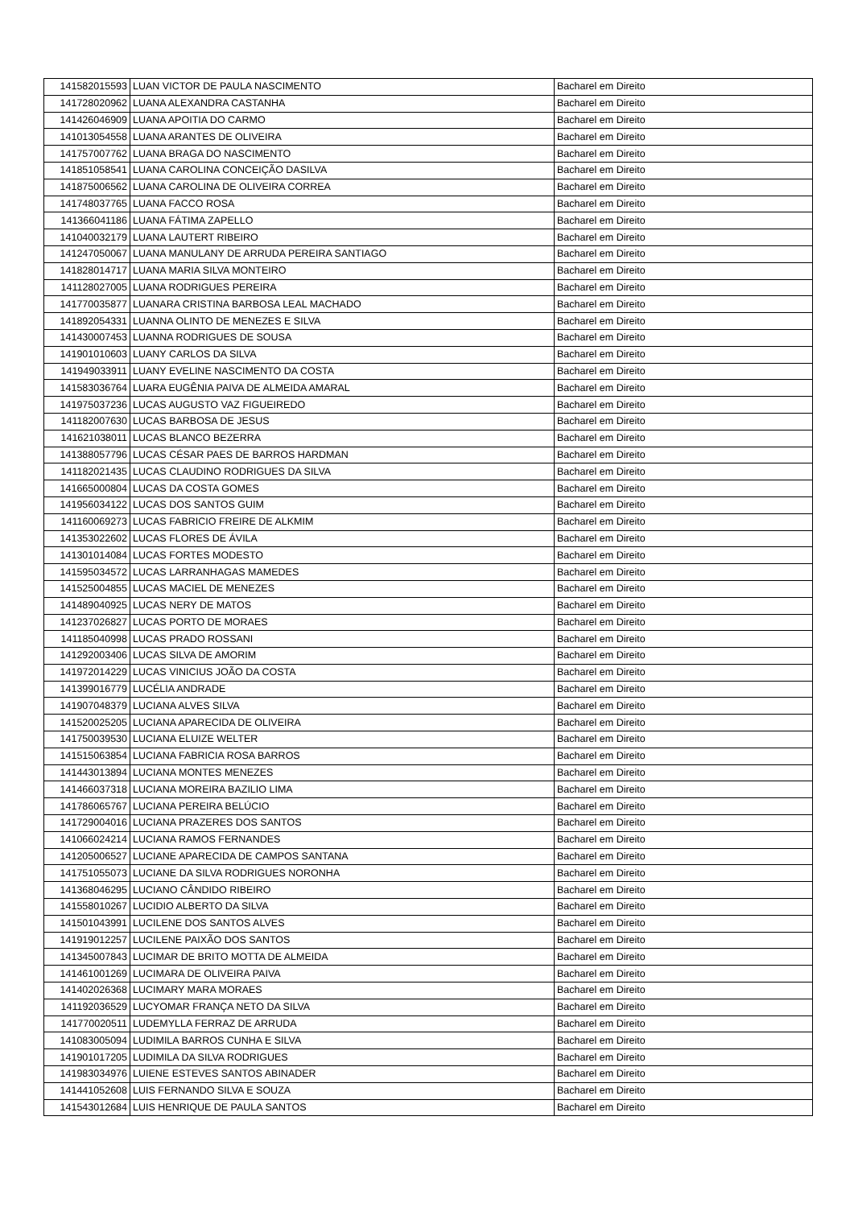| 141582015593 | LUAN VICTOR DE PAULA NASCIMENTO | Bacharel em Direito |
| 141728020962 | LUANA ALEXANDRA CASTANHA | Bacharel em Direito |
| 141426046909 | LUANA APOITIA DO CARMO | Bacharel em Direito |
| 141013054558 | LUANA ARANTES DE OLIVEIRA | Bacharel em Direito |
| 141757007762 | LUANA BRAGA DO NASCIMENTO | Bacharel em Direito |
| 141851058541 | LUANA CAROLINA CONCEIÇÃO DASILVA | Bacharel em Direito |
| 141875006562 | LUANA CAROLINA DE OLIVEIRA CORREA | Bacharel em Direito |
| 141748037765 | LUANA FACCO ROSA | Bacharel em Direito |
| 141366041186 | LUANA FÁTIMA ZAPELLO | Bacharel em Direito |
| 141040032179 | LUANA LAUTERT RIBEIRO | Bacharel em Direito |
| 141247050067 | LUANA MANULANY DE ARRUDA PEREIRA SANTIAGO | Bacharel em Direito |
| 141828014717 | LUANA MARIA SILVA MONTEIRO | Bacharel em Direito |
| 141128027005 | LUANA RODRIGUES PEREIRA | Bacharel em Direito |
| 141770035877 | LUANARA CRISTINA BARBOSA LEAL MACHADO | Bacharel em Direito |
| 141892054331 | LUANNA OLINTO DE MENEZES E SILVA | Bacharel em Direito |
| 141430007453 | LUANNA RODRIGUES DE SOUSA | Bacharel em Direito |
| 141901010603 | LUANY CARLOS DA SILVA | Bacharel em Direito |
| 141949033911 | LUANY EVELINE NASCIMENTO DA COSTA | Bacharel em Direito |
| 141583036764 | LUARA EUGÊNIA PAIVA DE ALMEIDA AMARAL | Bacharel em Direito |
| 141975037236 | LUCAS AUGUSTO VAZ FIGUEIREDO | Bacharel em Direito |
| 141182007630 | LUCAS BARBOSA DE JESUS | Bacharel em Direito |
| 141621038011 | LUCAS BLANCO BEZERRA | Bacharel em Direito |
| 141388057796 | LUCAS CÉSAR PAES DE BARROS HARDMAN | Bacharel em Direito |
| 141182021435 | LUCAS CLAUDINO RODRIGUES DA SILVA | Bacharel em Direito |
| 141665000804 | LUCAS DA COSTA GOMES | Bacharel em Direito |
| 141956034122 | LUCAS DOS SANTOS GUIM | Bacharel em Direito |
| 141160069273 | LUCAS FABRICIO FREIRE DE ALKMIM | Bacharel em Direito |
| 141353022602 | LUCAS FLORES DE ÁVILA | Bacharel em Direito |
| 141301014084 | LUCAS FORTES MODESTO | Bacharel em Direito |
| 141595034572 | LUCAS LARRANHAGAS MAMEDES | Bacharel em Direito |
| 141525004855 | LUCAS MACIEL DE MENEZES | Bacharel em Direito |
| 141489040925 | LUCAS NERY DE MATOS | Bacharel em Direito |
| 141237026827 | LUCAS PORTO DE MORAES | Bacharel em Direito |
| 141185040998 | LUCAS PRADO ROSSANI | Bacharel em Direito |
| 141292003406 | LUCAS SILVA DE AMORIM | Bacharel em Direito |
| 141972014229 | LUCAS VINICIUS JOÃO DA COSTA | Bacharel em Direito |
| 141399016779 | LUCÉLIA ANDRADE | Bacharel em Direito |
| 141907048379 | LUCIANA ALVES SILVA | Bacharel em Direito |
| 141520025205 | LUCIANA APARECIDA DE OLIVEIRA | Bacharel em Direito |
| 141750039530 | LUCIANA ELUIZE WELTER | Bacharel em Direito |
| 141515063854 | LUCIANA FABRICIA ROSA BARROS | Bacharel em Direito |
| 141443013894 | LUCIANA MONTES MENEZES | Bacharel em Direito |
| 141466037318 | LUCIANA MOREIRA BAZILIO LIMA | Bacharel em Direito |
| 141786065767 | LUCIANA PEREIRA BELÚCIO | Bacharel em Direito |
| 141729004016 | LUCIANA PRAZERES DOS SANTOS | Bacharel em Direito |
| 141066024214 | LUCIANA RAMOS FERNANDES | Bacharel em Direito |
| 141205006527 | LUCIANE APARECIDA DE CAMPOS SANTANA | Bacharel em Direito |
| 141751055073 | LUCIANE DA SILVA RODRIGUES NORONHA | Bacharel em Direito |
| 141368046295 | LUCIANO CÂNDIDO RIBEIRO | Bacharel em Direito |
| 141558010267 | LUCIDIO ALBERTO DA SILVA | Bacharel em Direito |
| 141501043991 | LUCILENE DOS SANTOS ALVES | Bacharel em Direito |
| 141919012257 | LUCILENE PAIXÃO DOS SANTOS | Bacharel em Direito |
| 141345007843 | LUCIMAR DE BRITO MOTTA DE ALMEIDA | Bacharel em Direito |
| 141461001269 | LUCIMARA DE OLIVEIRA PAIVA | Bacharel em Direito |
| 141402026368 | LUCIMARY MARA MORAES | Bacharel em Direito |
| 141192036529 | LUCYOMAR FRANÇA NETO DA SILVA | Bacharel em Direito |
| 141770020511 | LUDEMYLLA FERRAZ DE ARRUDA | Bacharel em Direito |
| 141083005094 | LUDIMILA BARROS CUNHA E SILVA | Bacharel em Direito |
| 141901017205 | LUDIMILA DA SILVA RODRIGUES | Bacharel em Direito |
| 141983034976 | LUIENE ESTEVES SANTOS ABINADER | Bacharel em Direito |
| 141441052608 | LUIS FERNANDO SILVA E SOUZA | Bacharel em Direito |
| 141543012684 | LUIS HENRIQUE DE PAULA SANTOS | Bacharel em Direito |